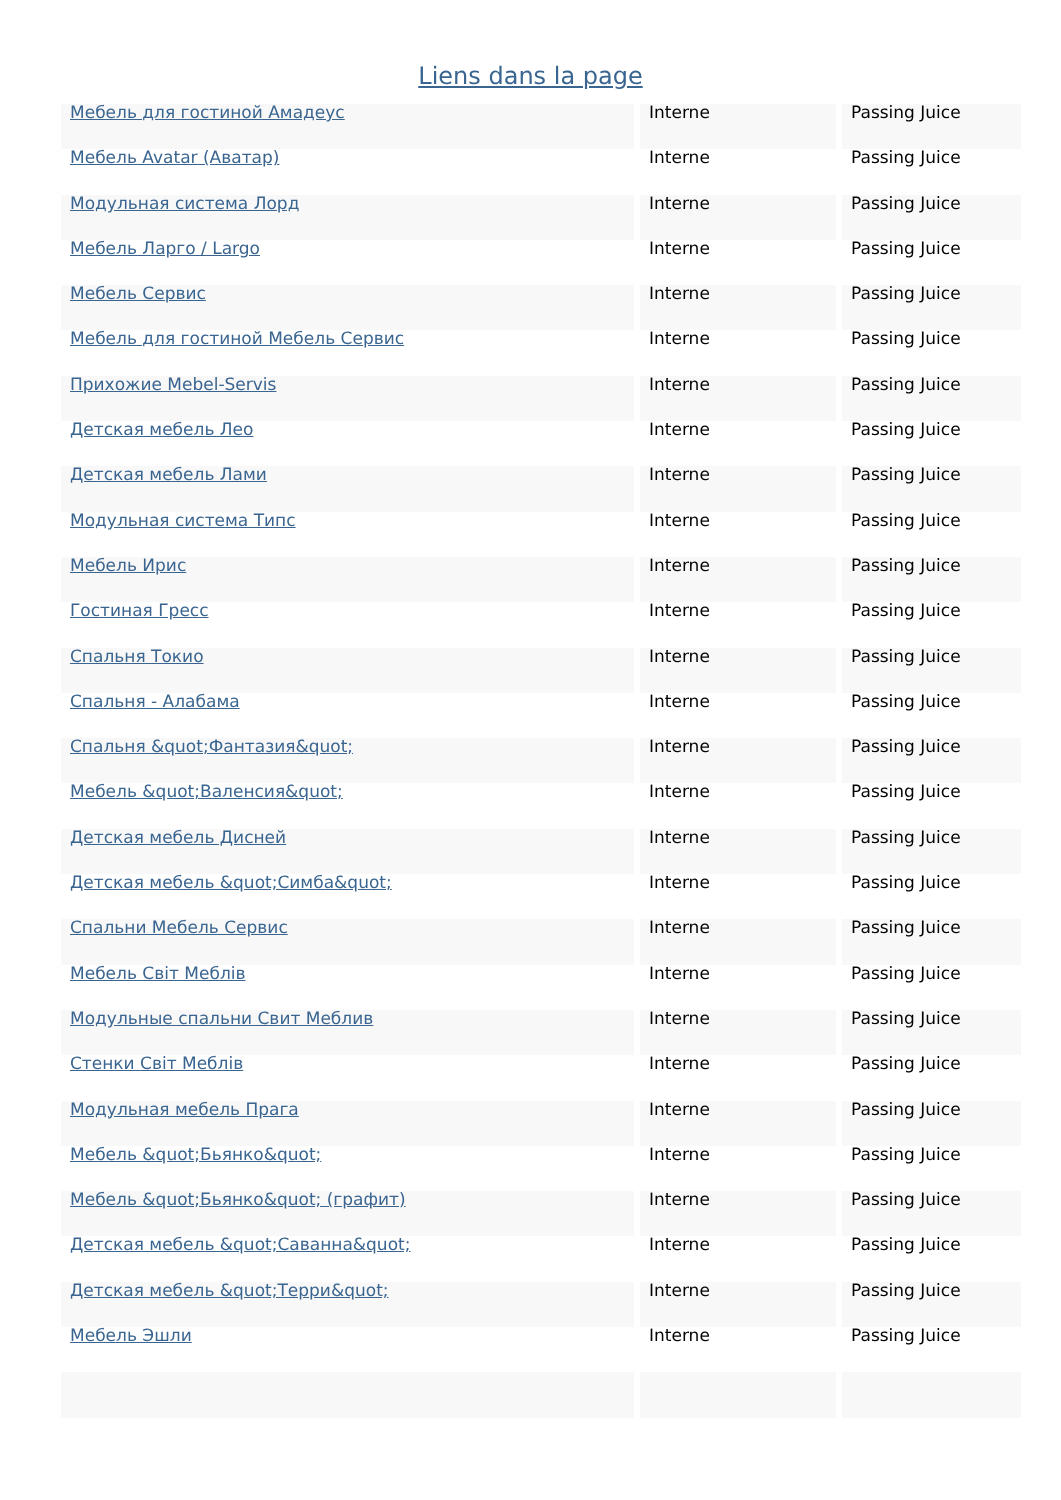Liens dans la page
| Мебель для гостиной Амадеус | Interne | Passing Juice |
| Мебель Avatar (Аватар) | Interne | Passing Juice |
| Модульная система Лорд | Interne | Passing Juice |
| Мебель Ларго / Largo | Interne | Passing Juice |
| Мебель Сервис | Interne | Passing Juice |
| Мебель для гостиной Мебель Сервис | Interne | Passing Juice |
| Прихожие Mebel-Servis | Interne | Passing Juice |
| Детская мебель Лео | Interne | Passing Juice |
| Детская мебель Лами | Interne | Passing Juice |
| Модульная система Типс | Interne | Passing Juice |
| Мебель Ирис | Interne | Passing Juice |
| Гостиная Гресс | Interne | Passing Juice |
| Спальня Токио | Interne | Passing Juice |
| Спальня - Алабама | Interne | Passing Juice |
| Спальня &quot;Фантазия&quot; | Interne | Passing Juice |
| Мебель &quot;Валенсия&quot; | Interne | Passing Juice |
| Детская мебель Дисней | Interne | Passing Juice |
| Детская мебель &quot;Симба&quot; | Interne | Passing Juice |
| Спальни Мебель Сервис | Interne | Passing Juice |
| Мебель Світ Меблів | Interne | Passing Juice |
| Модульные спальни Свит Меблив | Interne | Passing Juice |
| Стенки Світ Меблів | Interne | Passing Juice |
| Модульная мебель Прага | Interne | Passing Juice |
| Мебель &quot;Бьянко&quot; | Interne | Passing Juice |
| Мебель &quot;Бьянко&quot; (графит) | Interne | Passing Juice |
| Детская мебель &quot;Саванна&quot; | Interne | Passing Juice |
| Детская мебель &quot;Терри&quot; | Interne | Passing Juice |
| Мебель Эшли | Interne | Passing Juice |